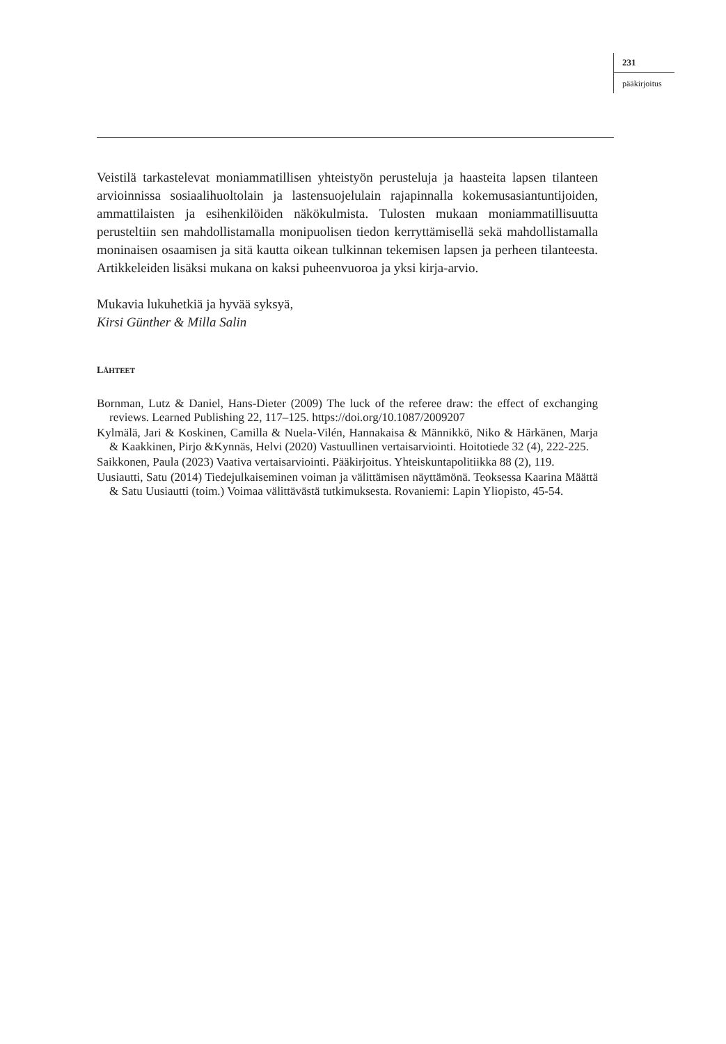231
pääkirjoitus
Veistilä tarkastelevat moniammatillisen yhteistyön perusteluja ja haasteita lapsen tilanteen arvioinnissa sosiaalihuoltolain ja lastensuojelulain rajapinnalla kokemus­asiantuntijoiden, ammattilaisten ja esihenkilöiden näkökulmista. Tulosten mukaan moniammatillisuutta perusteltiin sen mahdollistamalla monipuolisen tiedon ker­ryttämisellä sekä mahdollistamalla moninaisen osaamisen ja sitä kautta oikean tul­kinnan tekemisen lapsen ja perheen tilanteesta. Artikkeleiden lisäksi mukana on kaksi puheenvuoroa ja yksi kirja-arvio.
Mukavia lukuhetkiä ja hyvää syksyä,
Kirsi Günther & Milla Salin
LÄHTEET
Bornman, Lutz & Daniel, Hans-Dieter (2009) The luck of the referee draw: the effect of ex­changing reviews. Learned Publishing 22, 117–125. https://doi.org/10.1087/2009207
Kylmälä, Jari & Koskinen, Camilla & Nuela-Vilén, Hannakaisa & Männikkö, Niko & Här­känen, Marja & Kaakkinen, Pirjo &Kynnäs, Helvi (2020) Vastuullinen vertaisarviointi. Hoitotiede 32 (4), 222-225.
Saikkonen, Paula (2023) Vaativa vertaisarviointi. Pääkirjoitus. Yhteiskuntapolitiikka 88 (2), 119.
Uusiautti, Satu (2014) Tiedejulkaiseminen voiman ja välittämisen näyttämönä. Teoksessa Kaarina Määttä & Satu Uusiautti (toim.) Voimaa välittävästä tutkimuksesta. Rovaniemi: Lapin Yliopisto, 45-54.